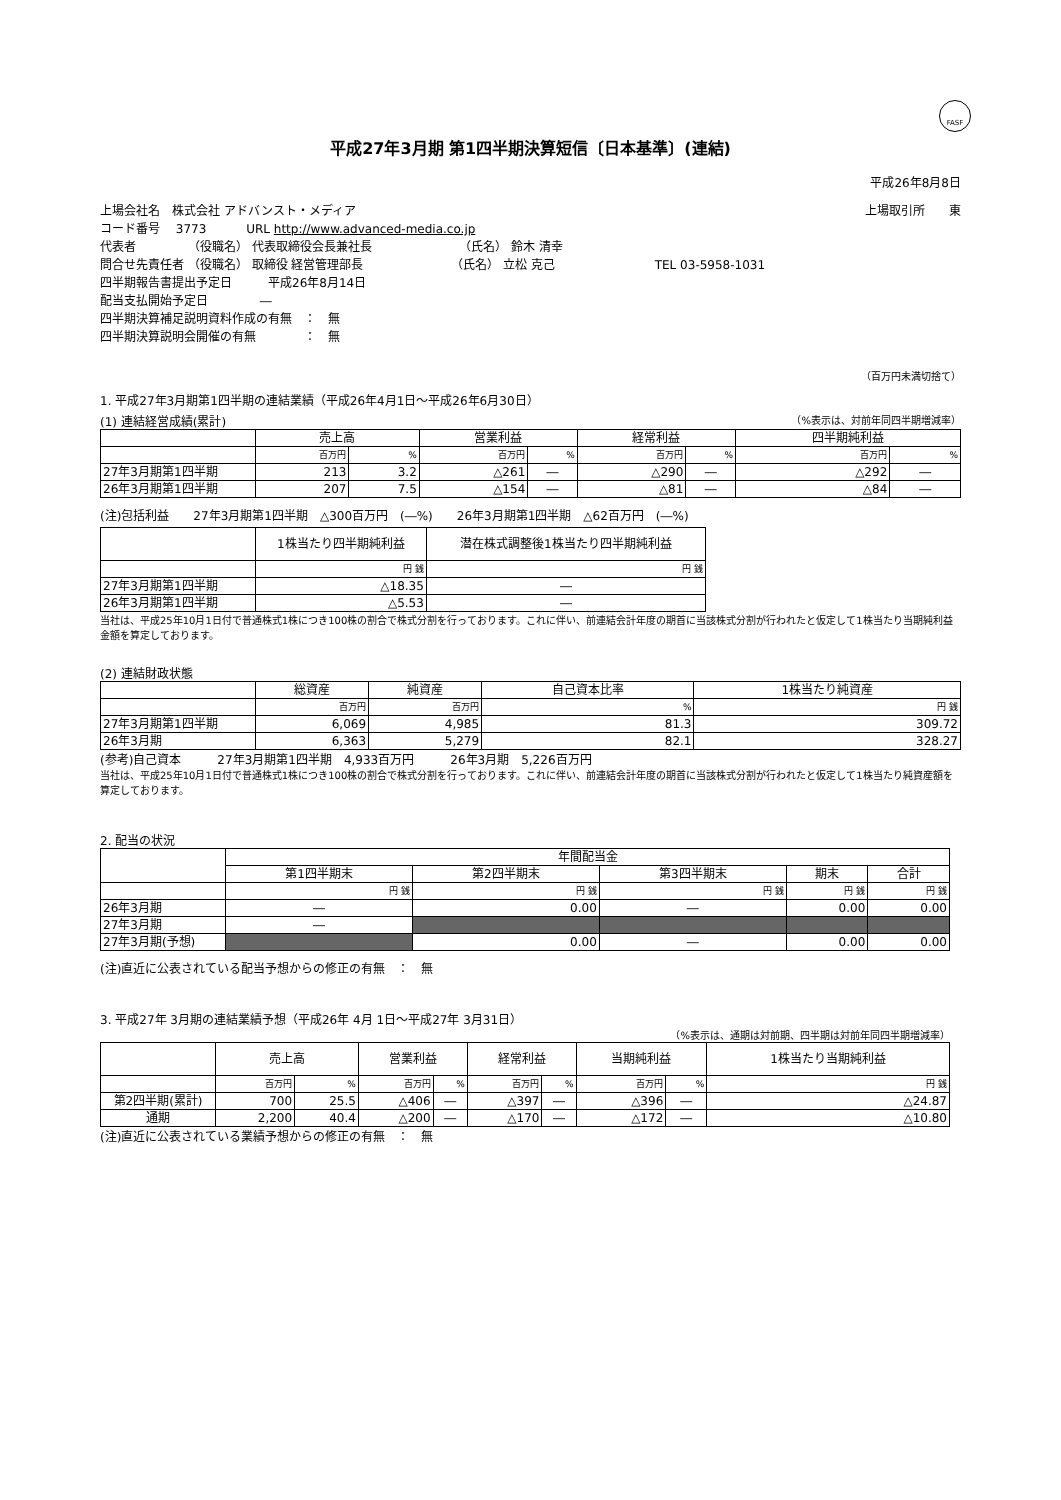FASF
平成27年3月期 第1四半期決算短信〔日本基準〕(連結)
平成26年8月8日
上場会社名　株式会社 アドバンスト・メディア 上場取引所　　東
コード番号　 3773　　　 URL http://www.advanced-media.co.jp
代表者　　　　 （役職名） 代表取締役会長兼社長　　　　　　　 （氏名） 鈴木 清幸
問合せ先責任者 （役職名） 取締役 経営管理部長　　　　　　　 （氏名） 立松 克己　　　　　　　　 TEL 03-5958-1031
四半期報告書提出予定日　　　平成26年8月14日
配当支払開始予定日　　　　 ―
四半期決算補足説明資料作成の有無　：　無
四半期決算説明会開催の有無　　　　：　無
（百万円未満切捨て）
1. 平成27年3月期第1四半期の連結業績（平成26年4月1日～平成26年6月30日）
(1) 連結経営成績(累計) （%表示は、対前年同四半期増減率）
| | 売上高 | | 営業利益 | | 経常利益 | | 四半期純利益 | |
| | 百万円 | % | 百万円 | % | 百万円 | % | 百万円 | % |
| 27年3月期第1四半期 | 213 | 3.2 | △261 | ― | △290 | ― | △292 | ― |
| 26年3月期第1四半期 | 207 | 7.5 | △154 | ― | △81 | ― | △84 | ― |
(注)包括利益　　27年3月期第1四半期　△300百万円　(―%)　　26年3月期第1四半期　△62百万円　(―%)
| | 1株当たり四半期純利益 | 潜在株式調整後1株当たり四半期純利益 |
| | 円 銭 | 円 銭 |
| 27年3月期第1四半期 | △18.35 | ― |
| 26年3月期第1四半期 | △5.53 | ― |
当社は、平成25年10月1日付で普通株式1株につき100株の割合で株式分割を行っております。これに伴い、前連結会計年度の期首に当該株式分割が行われたと仮定して1株当たり当期純利益金額を算定しております。
(2) 連結財政状態
| | 総資産 | 純資産 | 自己資本比率 | 1株当たり純資産 |
| | 百万円 | 百万円 | % | 円 銭 |
| 27年3月期第1四半期 | 6,069 | 4,985 | 81.3 | 309.72 |
| 26年3月期 | 6,363 | 5,279 | 82.1 | 328.27 |
(参考)自己資本　　　27年3月期第1四半期　4,933百万円　　　26年3月期　5,226百万円
当社は、平成25年10月1日付で普通株式1株につき100株の割合で株式分割を行っております。これに伴い、前連結会計年度の期首に当該株式分割が行われたと仮定して1株当たり純資産額を算定しております。
2. 配当の状況
| | 年間配当金 | | | | |
| | 第1四半期末 | 第2四半期末 | 第3四半期末 | 期末 | 合計 |
| | 円 銭 | 円 銭 | 円 銭 | 円 銭 | 円 銭 |
| 26年3月期 | ― | 0.00 | ― | 0.00 | 0.00 |
| 27年3月期 | ― | | | | |
| 27年3月期(予想) | | 0.00 | ― | 0.00 | 0.00 |
(注)直近に公表されている配当予想からの修正の有無　：　無
3. 平成27年 3月期の連結業績予想（平成26年 4月 1日～平成27年 3月31日）
（%表示は、通期は対前期、四半期は対前年同四半期増減率）
| | 売上高 | | 営業利益 | | 経常利益 | | 当期純利益 | | 1株当たり当期純利益 |
| | 百万円 | % | 百万円 | % | 百万円 | % | 百万円 | % | 円 銭 |
| 第2四半期(累計) | 700 | 25.5 | △406 | ― | △397 | ― | △396 | ― | △24.87 |
| 通期 | 2,200 | 40.4 | △200 | ― | △170 | ― | △172 | ― | △10.80 |
(注)直近に公表されている業績予想からの修正の有無　：　無